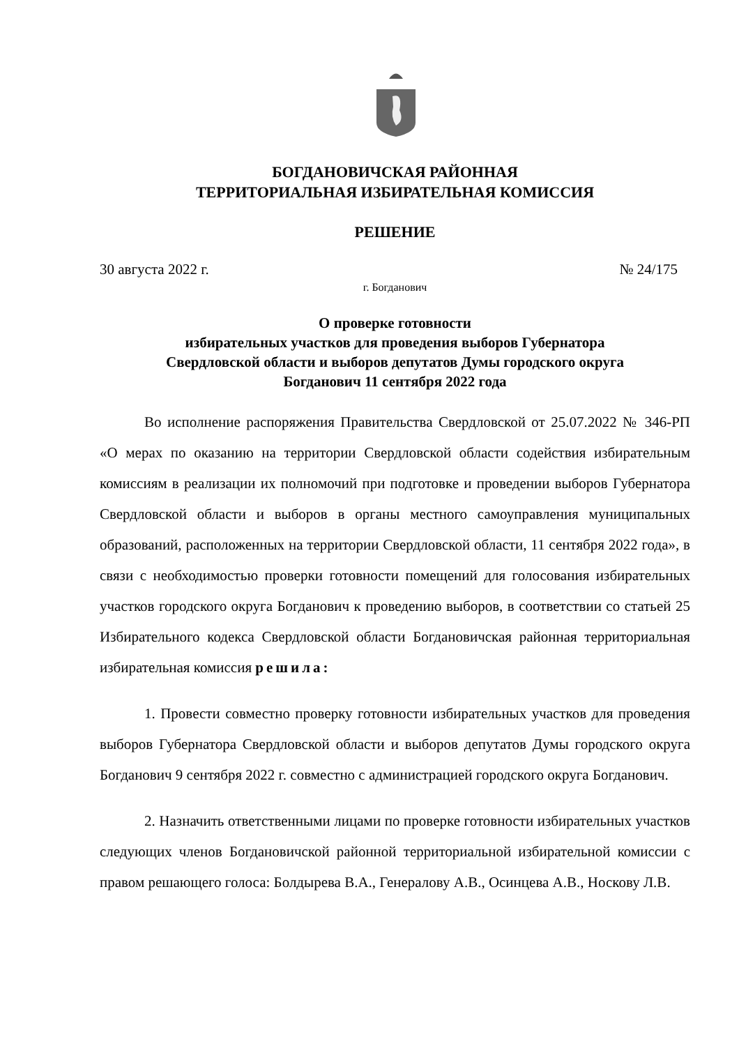БОГДАНОВИЧСКАЯ РАЙОННАЯ
ТЕРРИТОРИАЛЬНАЯ ИЗБИРАТЕЛЬНАЯ КОМИССИЯ
РЕШЕНИЕ
30 августа 2022 г. № 24/175
г. Богданович
О проверке готовности
избирательных участков для проведения выборов Губернатора
Свердловской области и выборов депутатов Думы городского округа
Богданович 11 сентября 2022 года
Во исполнение распоряжения Правительства Свердловской от 25.07.2022 № 346-РП «О мерах по оказанию на территории Свердловской области содействия избирательным комиссиям в реализации их полномочий при подготовке и проведении выборов Губернатора Свердловской области и выборов в органы местного самоуправления муниципальных образований, расположенных на территории Свердловской области, 11 сентября 2022 года», в связи с необходимостью проверки готовности помещений для голосования избирательных участков городского округа Богданович к проведению выборов, в соответствии со статьей 25 Избирательного кодекса Свердловской области Богдановичская районная территориальная избирательная комиссия решила:
1. Провести совместно проверку готовности избирательных участков для проведения выборов Губернатора Свердловской области и выборов депутатов Думы городского округа Богданович 9 сентября 2022 г. совместно с администрацией городского округа Богданович.
2. Назначить ответственными лицами по проверке готовности избирательных участков следующих членов Богдановичской районной территориальной избирательной комиссии с правом решающего голоса: Болдырева В.А., Генералову А.В., Осинцева А.В., Носкову Л.В.